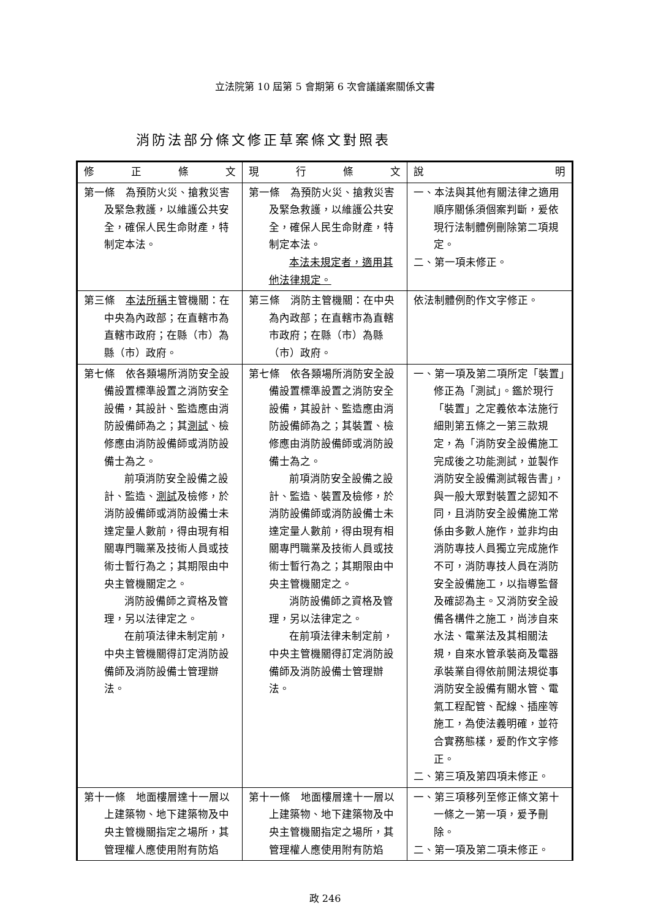立法院第 10 屆第 5 會期第 6 次會議議案關係文書
消防法部分條文修正草案條文對照表
| 修 正 條 文 | 現 行 條 文 | 說 明 |
| --- | --- | --- |
| 第一條 為預防火災、搶救災害及緊急救護，以維護公共安全，確保人民生命財產，特制定本法。 | 第一條 為預防火災、搶救災害及緊急救護，以維護公共安全，確保人民生命財產，特制定本法。 本法未規定者，適用其他法律規定。 | 一、本法與其他有關法律之適用順序關係須個案判斷，爰依現行法制體例刪除第二項規定。 二、第一項未修正。 |
| 第三條 本法所稱 主管機關：在中央為內政部；在直轄市為直轄市政府；在縣（市）為縣（市）政府。 | 第三條 消防主管機關：在中央為內政部；在直轄市為直轄市政府；在縣（市）為縣（市）政府。 | 依法制體例酌作文字修正。 |
| 第七條 依各類場所消防安全設備設置標準設置之消防安全設備，其設計、監造應由消防設備師為之；其 測試 、檢修應由消防設備師或消防設備士為之。 前項消防安全設備之設計、監造、 測試 及檢修，於消防設備師或消防設備士未達定量人數前，得由現有相關專門職業及技術人員或技術士暫行為之；其期限由中央主管機關定之。 消防設備師之資格及管理，另以法律定之。 在前項法律未制定前，中央主管機關得訂定消防設備師及消防設備士管理辦法。 | 第七條 依各類場所消防安全設備設置標準設置之消防安全設備，其設計、監造應由消防設備師為之；其裝置、檢修應由消防設備師或消防設備士為之。 前項消防安全設備之設計、監造、裝置及檢修，於消防設備師或消防設備士未達定量人數前，得由現有相關專門職業及技術人員或技術士暫行為之；其期限由中央主管機關定之。 消防設備師之資格及管理，另以法律定之。 在前項法律未制定前，中央主管機關得訂定消防設備師及消防設備士管理辦法。 | 一、第一項及第二項所定「裝置」修正為「測試」。鑑於現行「裝置」之定義依本法施行細則第五條之一第三款規定，為「消防安全設備施工完成後之功能測試，並製作消防安全設備測試報告書」，與一般大眾對裝置之認知不同，且消防安全設備施工常係由多數人施作，並非均由消防專技人員獨立完成施作不可，消防專技人員在消防安全設備施工，以指導監督及確認為主。又消防安全設備各構件之施工，尚涉自來水法、電業法及其相關法規，自來水管承裝商及電器承裝業自得依前開法規從事消防安全設備有關水管、電氣工程配管、配線、插座等施工，為使法義明確，並符合實務態樣，爰酌作文字修正。 二、第三項及第四項未修正。 |
| 第十一條 地面樓層達十一層以上建築物、地下建築物及中央主管機關指定之場所，其管理權人應使用附有防焰 | 第十一條 地面樓層達十一層以上建築物、地下建築物及中央主管機關指定之場所，其管理權人應使用附有防焰 | 一、第三項移列至修正條文第十一條之一第一項，爰予刪除。 二、第一項及第二項未修正。 |
政 246